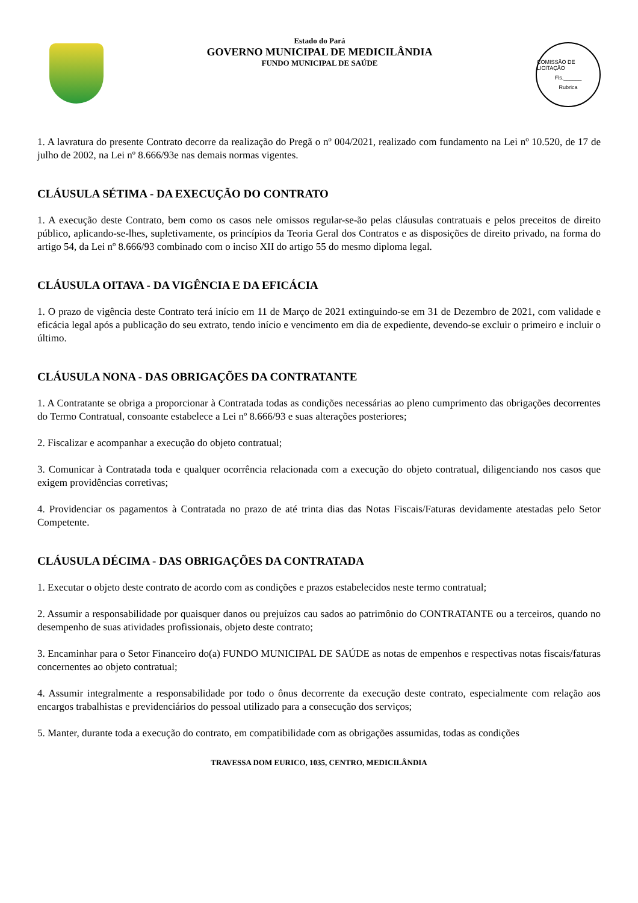Estado do Pará
GOVERNO MUNICIPAL DE MEDICILÂNDIA
FUNDO MUNICIPAL DE SAÚDE
COMISSÃO DE LICITAÇÃO
Fls.______
Rubrica
1. A lavratura do presente Contrato decorre da realização do Pregã o nº 004/2021, realizado com fundamento na Lei nº 10.520, de 17 de julho de 2002, na Lei nº 8.666/93e nas demais normas vigentes.
CLÁUSULA SÉTIMA - DA EXECUÇÃO DO CONTRATO
1. A execução deste Contrato, bem como os casos nele omissos regular-se-ão pelas cláusulas contratuais e pelos preceitos de direito público, aplicando-se-lhes, supletivamente, os princípios da Teoria Geral dos Contratos e as disposições de direito privado, na forma do artigo 54, da Lei nº 8.666/93 combinado com o inciso XII do artigo 55 do mesmo diploma legal.
CLÁUSULA OITAVA - DA VIGÊNCIA E DA EFICÁCIA
1. O prazo de vigência deste Contrato terá início em 11 de Março de 2021 extinguindo-se em 31 de Dezembro de 2021, com validade e eficácia legal após a publicação do seu extrato, tendo início e vencimento em dia de expediente, devendo-se excluir o primeiro e incluir o último.
CLÁUSULA NONA - DAS OBRIGAÇÕES DA CONTRATANTE
1. A Contratante se obriga a proporcionar à Contratada todas as condições necessárias ao pleno cumprimento das obrigações decorrentes do Termo Contratual, consoante estabelece a Lei nº 8.666/93 e suas alterações posteriores;
2. Fiscalizar e acompanhar a execução do objeto contratual;
3. Comunicar à Contratada toda e qualquer ocorrência relacionada com a execução do objeto contratual, diligenciando nos casos que exigem providências corretivas;
4. Providenciar os pagamentos à Contratada no prazo de até trinta dias das Notas Fiscais/Faturas devidamente atestadas pelo Setor Competente.
CLÁUSULA DÉCIMA - DAS OBRIGAÇÕES DA CONTRATADA
1. Executar o objeto deste contrato de acordo com as condições e prazos estabelecidos neste termo contratual;
2. Assumir a responsabilidade por quaisquer danos ou prejuízos cau sados ao patrimônio do CONTRATANTE ou a terceiros, quando no desempenho de suas atividades profissionais, objeto deste contrato;
3. Encaminhar para o Setor Financeiro do(a) FUNDO MUNICIPAL DE SAÚDE as notas de empenhos e respectivas notas fiscais/faturas concernentes ao objeto contratual;
4. Assumir integralmente a responsabilidade por todo o ônus decorrente da execução deste contrato, especialmente com relação aos encargos trabalhistas e previdenciários do pessoal utilizado para a consecução dos serviços;
5. Manter, durante toda a execução do contrato, em compatibilidade com as obrigações assumidas, todas as condições
TRAVESSA DOM EURICO, 1035, CENTRO, MEDICILÂNDIA